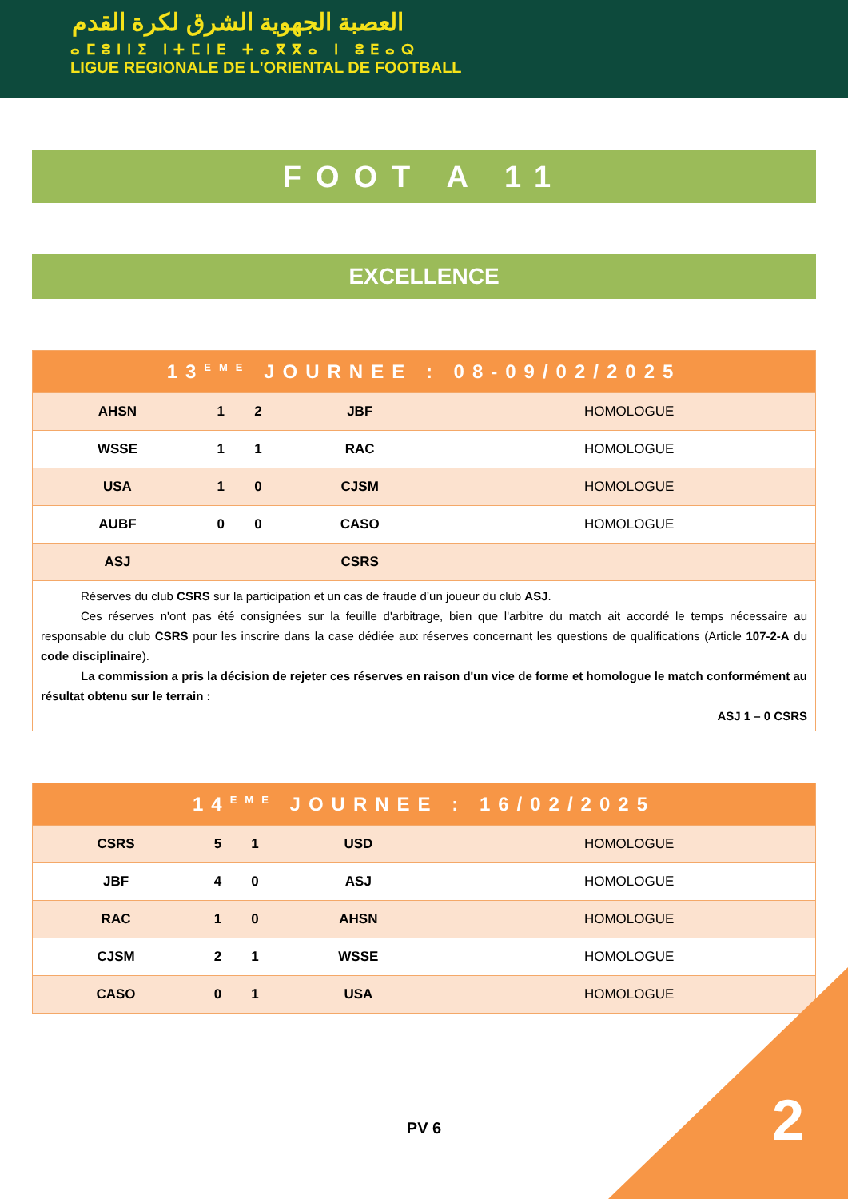العصبة الجهوية الشرق لكرة القدم
ⴰⵎⵓⵏⵏⵉ ⵏⵜⵎⵏⴹ ⵜⴰⴳⴳⴰ ⵏ ⵓⴹⴰⵕ
LIGUE REGIONALE DE L'ORIENTAL DE FOOTBALL
FOOT A 11
EXCELLENCE
| 13<sup>EME</sup> JOURNEE : 08-09/02/2025 | | | | |
| --- | --- | --- | --- | --- |
| AHSN | 1 | 2 | JBF | HOMOLOGUE |
| WSSE | 1 | 1 | RAC | HOMOLOGUE |
| USA | 1 | 0 | CJSM | HOMOLOGUE |
| AUBF | 0 | 0 | CASO | HOMOLOGUE |
| ASJ | | | CSRS | |
Réserves du club CSRS sur la participation et un cas de fraude d’un joueur du club ASJ.
Ces réserves n'ont pas été consignées sur la feuille d'arbitrage, bien que l'arbitre du match ait accordé le temps nécessaire au responsable du club CSRS pour les inscrire dans la case dédiée aux réserves concernant les questions de qualifications (Article 107-2-A du code disciplinaire).
La commission a pris la décision de rejeter ces réserves en raison d'un vice de forme et homologue le match conformément au résultat obtenu sur le terrain :
ASJ 1 – 0 CSRS
| 14<sup>EME</sup> JOURNEE : 16/02/2025 | | | | |
| --- | --- | --- | --- | --- |
| CSRS | 5 | 1 | USD | HOMOLOGUE |
| JBF | 4 | 0 | ASJ | HOMOLOGUE |
| RAC | 1 | 0 | AHSN | HOMOLOGUE |
| CJSM | 2 | 1 | WSSE | HOMOLOGUE |
| CASO | 0 | 1 | USA | HOMOLOGUE |
PV 6 2